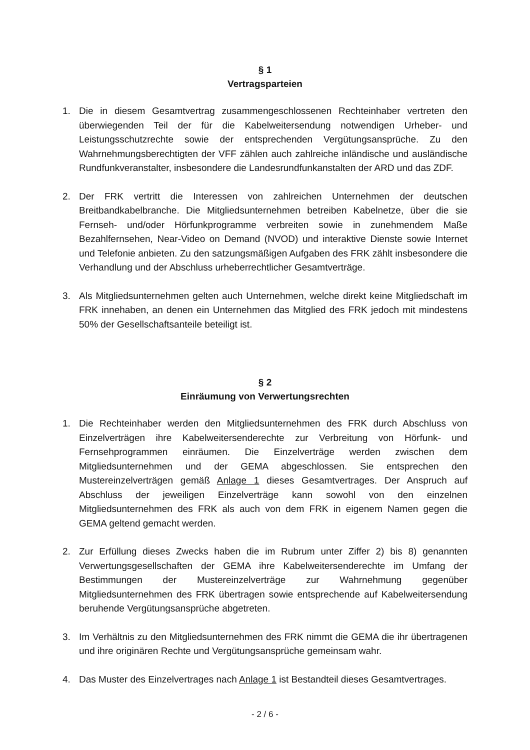§ 1
Vertragsparteien
1. Die in diesem Gesamtvertrag zusammengeschlossenen Rechteinhaber vertreten den überwiegenden Teil der für die Kabelweitersendung notwendigen Urheber- und Leistungsschutzrechte sowie der entsprechenden Vergütungsansprüche. Zu den Wahrnehmungsberechtigten der VFF zählen auch zahlreiche inländische und ausländische Rundfunkveranstalter, insbesondere die Landesrundfunkanstalten der ARD und das ZDF.
2. Der FRK vertritt die Interessen von zahlreichen Unternehmen der deutschen Breitbandkabelbranche. Die Mitgliedsunternehmen betreiben Kabelnetze, über die sie Fernseh- und/oder Hörfunkprogramme verbreiten sowie in zunehmendem Maße Bezahlfernsehen, Near-Video on Demand (NVOD) und interaktive Dienste sowie Internet und Telefonie anbieten. Zu den satzungsmäßigen Aufgaben des FRK zählt insbesondere die Verhandlung und der Abschluss urheberrechtlicher Gesamtverträge.
3. Als Mitgliedsunternehmen gelten auch Unternehmen, welche direkt keine Mitgliedschaft im FRK innehaben, an denen ein Unternehmen das Mitglied des FRK jedoch mit mindestens 50% der Gesellschaftsanteile beteiligt ist.
§ 2
Einräumung von Verwertungsrechten
1. Die Rechteinhaber werden den Mitgliedsunternehmen des FRK durch Abschluss von Einzelverträgen ihre Kabelweitersenderechte zur Verbreitung von Hörfunk- und Fernsehprogrammen einräumen. Die Einzelverträge werden zwischen dem Mitgliedsunternehmen und der GEMA abgeschlossen. Sie entsprechen den Mustereinzelverträgen gemäß Anlage 1 dieses Gesamtvertrages. Der Anspruch auf Abschluss der jeweiligen Einzelverträge kann sowohl von den einzelnen Mitgliedsunternehmen des FRK als auch von dem FRK in eigenem Namen gegen die GEMA geltend gemacht werden.
2. Zur Erfüllung dieses Zwecks haben die im Rubrum unter Ziffer 2) bis 8) genannten Verwertungsgesellschaften der GEMA ihre Kabelweitersenderechte im Umfang der Bestimmungen der Mustereinzelverträge zur Wahrnehmung gegenüber Mitgliedsunternehmen des FRK übertragen sowie entsprechende auf Kabelweitersendung beruhende Vergütungsansprüche abgetreten.
3. Im Verhältnis zu den Mitgliedsunternehmen des FRK nimmt die GEMA die ihr übertragenen und ihre originären Rechte und Vergütungsansprüche gemeinsam wahr.
4. Das Muster des Einzelvertrages nach Anlage 1 ist Bestandteil dieses Gesamtvertrages.
- 2 / 6 -